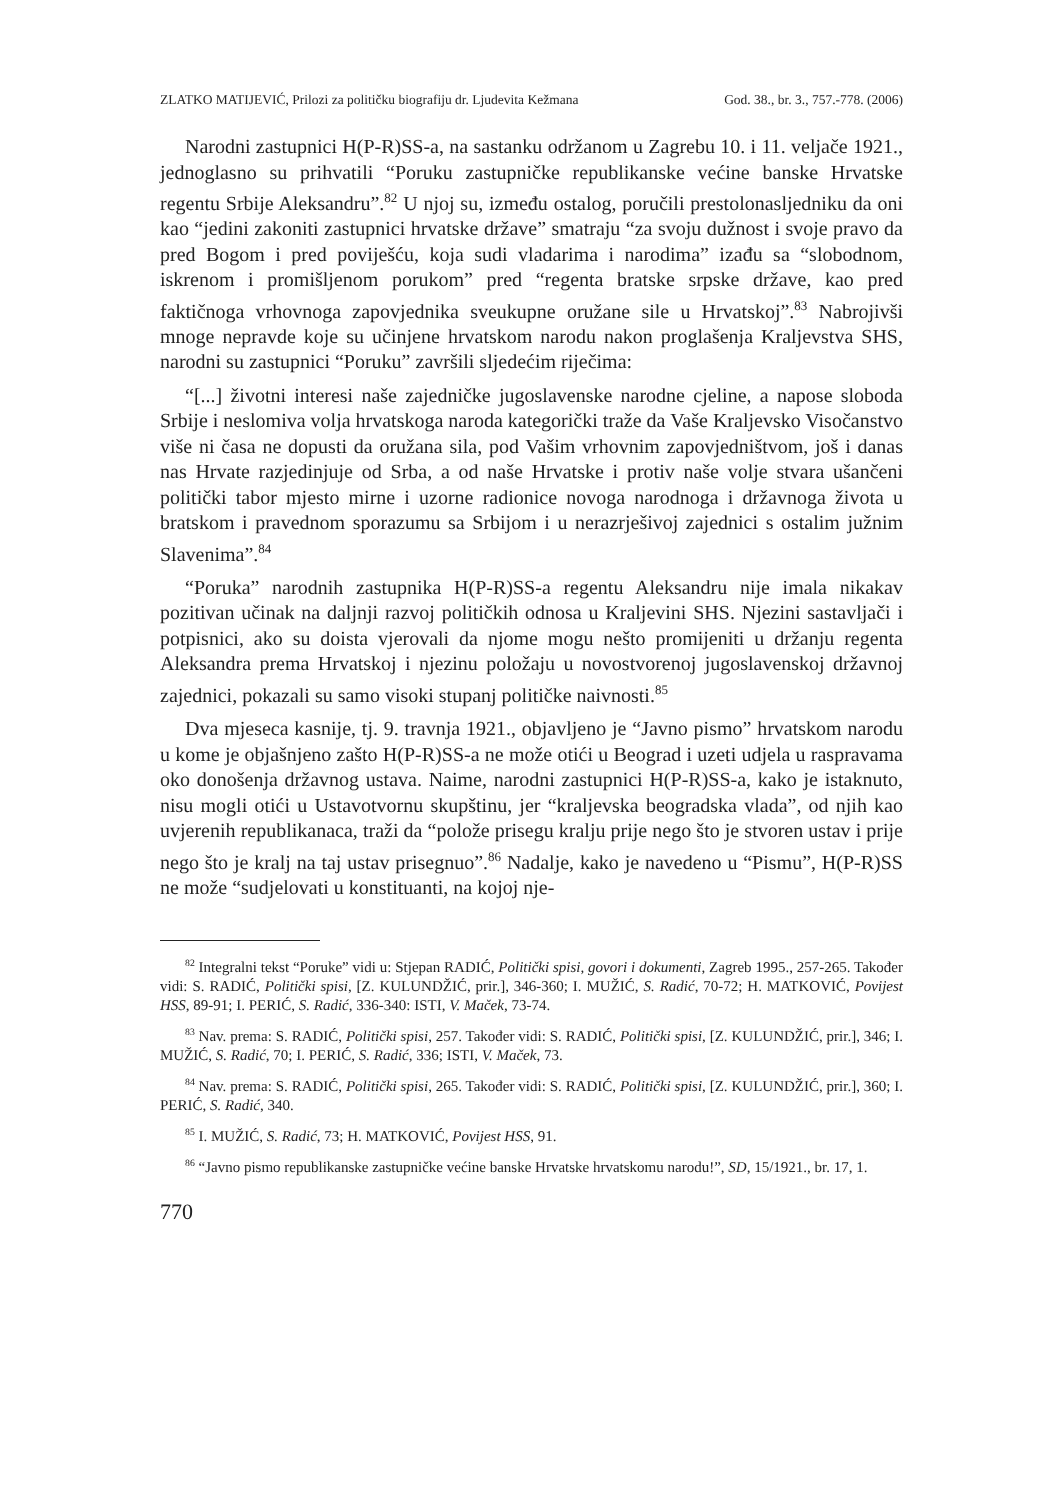ZLATKO MATIJEVIĆ, Prilozi za političku biografiju dr. Ljudevita Kežmana God. 38., br. 3., 757.-778. (2006)
Narodni zastupnici H(P-R)SS-a, na sastanku održanom u Zagrebu 10. i 11. veljače 1921., jednoglasno su prihvatili “Poruku zastupničke republikanske većine banske Hrvatske regentu Srbije Aleksandru”.<sup>82</sup> U njoj su, između ostalog, poručili prestolonasljedniku da oni kao “jedini zakoniti zastupnici hrvatske države” smatraju “za svoju dužnost i svoje pravo da pred Bogom i pred poviješću, koja sudi vladarima i narodima” izađu sa “slobodnom, iskrenom i promišljenom porukom” pred “regenta bratske srpske države, kao pred faktičnoga vrhovnoga zapovjednika sveukupne oružane sile u Hrvatskoj”.<sup>83</sup> Nabrojivši mnoge nepravde koje su učinjene hrvatskom narodu nakon proglašenja Kraljevstva SHS, narodni su zastupnici “Poruku” završili sljedećim riječima:
“[...] životni interesi naše zajedničke jugoslavenske narodne cjeline, a napose sloboda Srbije i neslomiva volja hrvatskoga naroda kategorički traže da Vaše Kraljevsko Visočanstvo više ni časa ne dopusti da oružana sila, pod Vašim vrhovnim zapovjedništvom, još i danas nas Hrvate razjedinjuje od Srba, a od naše Hrvatske i protiv naše volje stvara ušančeni politički tabor mjesto mirne i uzorne radionice novoga narodnoga i državnoga života u bratskom i pravednom sporazumu sa Srbijom i u nerazrješivoj zajednici s ostalim južnim Slavenima”.<sup>84</sup>
“Poruka” narodnih zastupnika H(P-R)SS-a regentu Aleksandru nije imala nikakav pozitivan učinak na daljnji razvoj političkih odnosa u Kraljevini SHS. Njezini sastavljači i potpisnici, ako su doista vjerovali da njome mogu nešto promijeniti u držanju regenta Aleksandra prema Hrvatskoj i njezinu položaju u novostvorenoj jugoslavenskoj državnoj zajednici, pokazali su samo visoki stupanj političke naivnosti.<sup>85</sup>
Dva mjeseca kasnije, tj. 9. travnja 1921., objavljeno je “Javno pismo” hrvatskom narodu u kome je objašnjeno zašto H(P-R)SS-a ne može otići u Beograd i uzeti udjela u raspravama oko donošenja državnog ustava. Naime, narodni zastupnici H(P-R)SS-a, kako je istaknuto, nisu mogli otići u Ustavotvornu skupštinu, jer “kraljevska beogradska vlada”, od njih kao uvjerenih republikanaca, traži da “polože prisegu kralju prije nego što je stvoren ustav i prije nego što je kralj na taj ustav prisegnuo”.<sup>86</sup> Nadalje, kako je navedeno u “Pismu”, H(P-R)SS ne može “sudjelovati u konstituanti, na kojoj nje-
<sup>82</sup> Integralni tekst “Poruke” vidi u: Stjepan RADIĆ, Politički spisi, govori i dokumenti, Zagreb 1995., 257-265. Također vidi: S. RADIĆ, Politički spisi, [Z. KULUNDŽIĆ, prir.], 346-360; I. MUŽIĆ, S. Radić, 70-72; H. MATKOVIĆ, Povijest HSS, 89-91; I. PERIĆ, S. Radić, 336-340: ISTI, V. Maček, 73-74.
<sup>83</sup> Nav. prema: S. RADIĆ, Politički spisi, 257. Također vidi: S. RADIĆ, Politički spisi, [Z. KULUNDŽIĆ, prir.], 346; I. MUŽIĆ, S. Radić, 70; I. PERIĆ, S. Radić, 336; ISTI, V. Maček, 73.
<sup>84</sup> Nav. prema: S. RADIĆ, Politički spisi, 265. Također vidi: S. RADIĆ, Politički spisi, [Z. KULUNDŽIĆ, prir.], 360; I. PERIĆ, S. Radić, 340.
<sup>85</sup> I. MUŽIĆ, S. Radić, 73; H. MATKOVIĆ, Povijest HSS, 91.
<sup>86</sup> “Javno pismo republikanske zastupničke većine banske Hrvatske hrvatskomu narodu!”, SD, 15/1921., br. 17, 1.
770